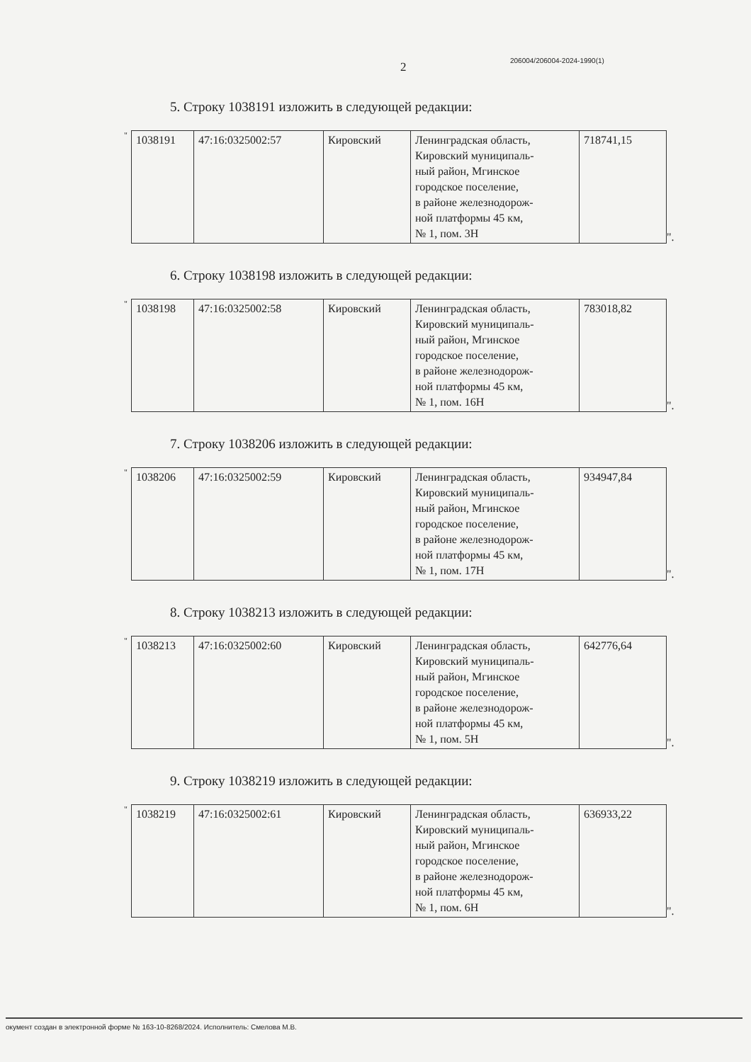2 206004/206004-2024-1990(1)
5. Строку 1038191 изложить в следующей редакции:
"
| 1038191 | 47:16:0325002:57 | Кировский | Ленинградская область, Кировский муниципаль- ный район, Мгинское городское поселение, в районе железнодорож- ной платформы 45 км, № 1, пом. 3Н | 718741,15 |
".
6. Строку 1038198 изложить в следующей редакции:
"
| 1038198 | 47:16:0325002:58 | Кировский | Ленинградская область, Кировский муниципаль- ный район, Мгинское городское поселение, в районе железнодорож- ной платформы 45 км, № 1, пом. 16Н | 783018,82 |
".
7. Строку 1038206 изложить в следующей редакции:
"
| 1038206 | 47:16:0325002:59 | Кировский | Ленинградская область, Кировский муниципаль- ный район, Мгинское городское поселение, в районе железнодорож- ной платформы 45 км, № 1, пом. 17Н | 934947,84 |
".
8. Строку 1038213 изложить в следующей редакции:
"
| 1038213 | 47:16:0325002:60 | Кировский | Ленинградская область, Кировский муниципаль- ный район, Мгинское городское поселение, в районе железнодорож- ной платформы 45 км, № 1, пом. 5Н | 642776,64 |
".
9. Строку 1038219 изложить в следующей редакции:
"
| 1038219 | 47:16:0325002:61 | Кировский | Ленинградская область, Кировский муниципаль- ный район, Мгинское городское поселение, в районе железнодорож- ной платформы 45 км, № 1, пом. 6Н | 636933,22 |
".
окумент создан в электронной форме № 163-10-8268/2024. Исполнитель: Смелова М.В.